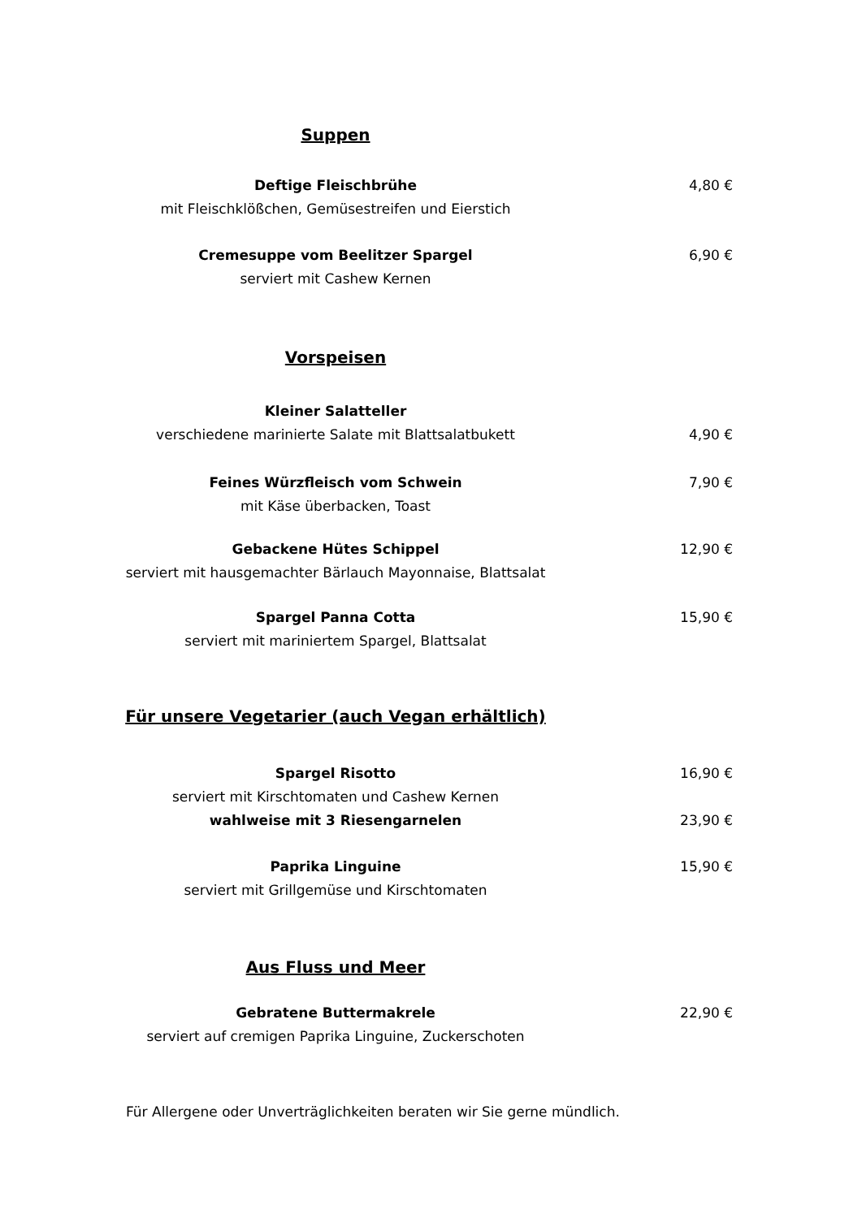Suppen
Deftige Fleischbrühe 4,80 €
mit Fleischklößchen, Gemüsestreifen und Eierstich
Cremesuppe vom Beelitzer Spargel 6,90 €
serviert mit Cashew Kernen
Vorspeisen
Kleiner Salatteller
verschiedene marinierte Salate mit Blattsalatbukett 4,90 €
Feines Würzfleisch vom Schwein 7,90 €
mit Käse überbacken, Toast
Gebackene Hütes Schippel 12,90 €
serviert mit hausgemachter Bärlauch Mayonnaise, Blattsalat
Spargel Panna Cotta 15,90 €
serviert mit mariniertem Spargel, Blattsalat
Für unsere Vegetarier (auch Vegan erhältlich)
Spargel Risotto 16,90 €
serviert mit Kirschtomaten und Cashew Kernen
wahlweise mit 3 Riesengarnelen 23,90 €
Paprika Linguine 15,90 €
serviert mit Grillgemüse und Kirschtomaten
Aus Fluss und Meer
Gebratene Buttermakrele 22,90 €
serviert auf cremigen Paprika Linguine, Zuckerschoten
Für Allergene oder Unverträglichkeiten beraten wir Sie gerne mündlich.